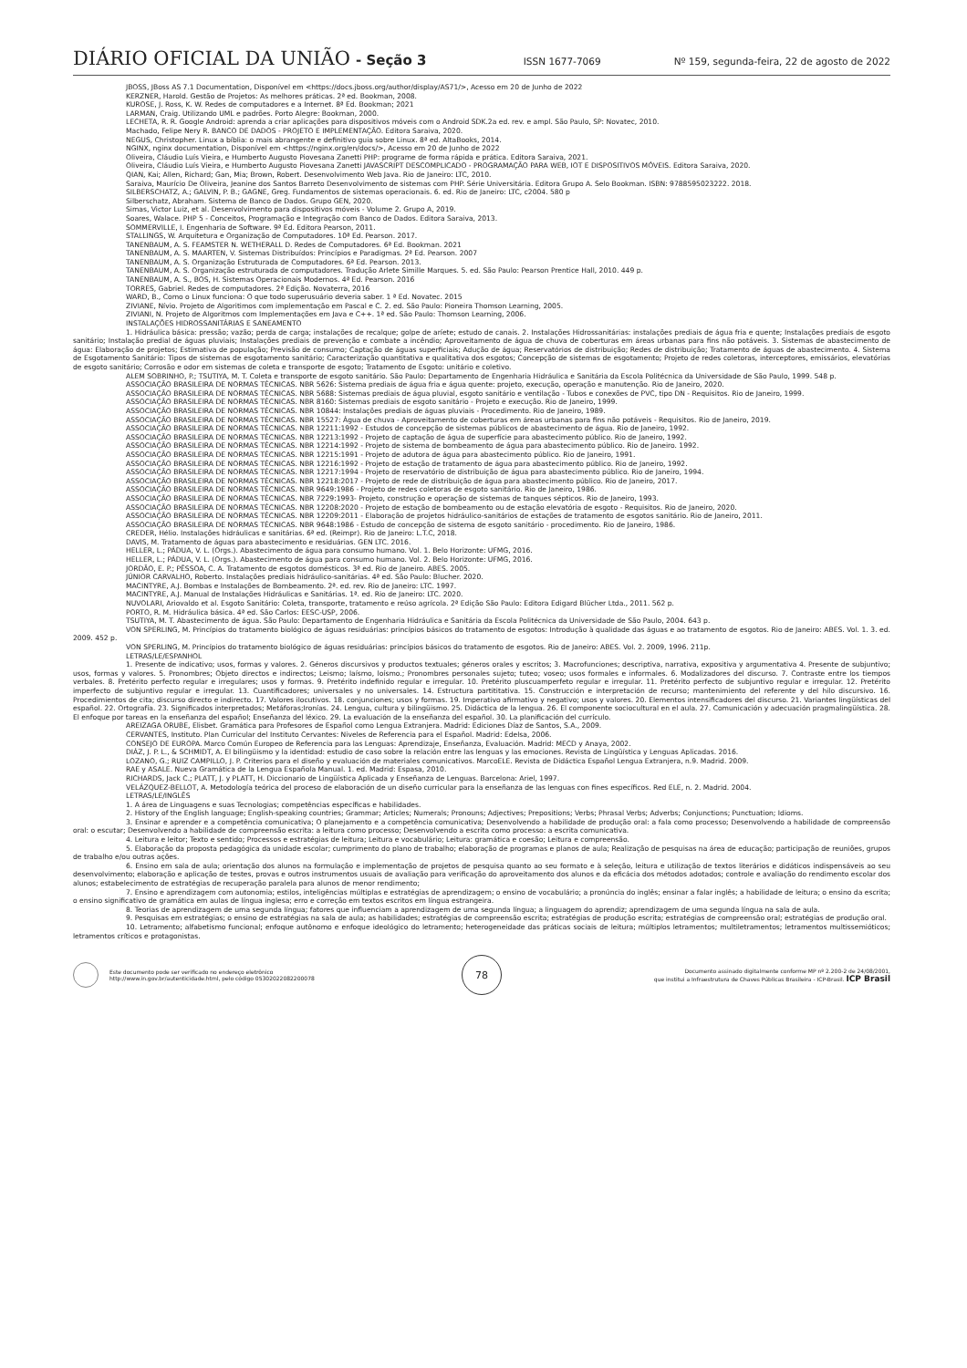DIÁRIO OFICIAL DA UNIÃO - Seção 3 ISSN 1677-7069 Nº 159, segunda-feira, 22 de agosto de 2022
JBOSS, JBoss AS 7.1 Documentation, Disponível em <https://docs.jboss.org/author/display/AS71/>, Acesso em 20 de Junho de 2022
KERZNER, Harold. Gestão de Projetos: As melhores práticas. 2ª ed. Bookman, 2008.
KUROSE, J. Ross, K. W. Redes de computadores e a Internet. 8ª Ed. Bookman; 2021
LARMAN, Craig. Utilizando UML e padrões. Porto Alegre: Bookman, 2000.
LECHETA, R. R. Google Android: aprenda a criar aplicações para dispositivos móveis com o Android SDK.2a ed. rev. e ampl. São Paulo, SP: Novatec, 2010.
Machado, Felipe Nery R. BANCO DE DADOS - PROJETO E IMPLEMENTAÇÃO. Editora Saraiva, 2020.
NEGUS, Christopher. Linux a bíblia: o mais abrangente e definitivo guia sobre Linux. 8ª ed. AltaBooks, 2014.
NGINX, nginx documentation, Disponível em <https://nginx.org/en/docs/>, Acesso em 20 de Junho de 2022
Oliveira, Cláudio Luís Vieira, e Humberto Augusto Piovesana Zanetti PHP: programe de forma rápida e prática. Editora Saraiva, 2021.
Oliveira, Cláudio Luís Vieira, e Humberto Augusto Piovesana Zanetti JAVASCRIPT DESCOMPLICADO - PROGRAMAÇÃO PARA WEB, IOT E DISPOSITIVOS MÓVEIS. Editora Saraiva, 2020.
QIAN, Kai; Allen, Richard; Gan, Mia; Brown, Robert. Desenvolvimento Web Java. Rio de Janeiro: LTC, 2010.
Saraiva, Maurício De Oliveira, Jeanine dos Santos Barreto Desenvolvimento de sistemas com PHP. Série Universitária. Editora Grupo A. Selo Bookman. ISBN: 9788595023222. 2018.
SILBERSCHATZ, A.; GALVIN, P. B.; GAGNE, Greg. Fundamentos de sistemas operacionais. 6. ed. Rio de Janeiro: LTC, c2004. 580 p
Silberschatz, Abraham. Sistema de Banco de Dados. Grupo GEN, 2020.
Simas, Victor Luiz, et al. Desenvolvimento para dispositivos móveis - Volume 2. Grupo A, 2019.
Soares, Walace. PHP 5 - Conceitos, Programação e Integração com Banco de Dados. Editora Saraiva, 2013.
SOMMERVILLE, I. Engenharia de Software. 9ª Ed. Editora Pearson, 2011.
STALLINGS, W. Arquitetura e Organização de Computadores. 10ª Ed. Pearson. 2017.
TANENBAUM, A. S. FEAMSTER N. WETHERALL D. Redes de Computadores. 6ª Ed. Bookman. 2021
TANENBAUM, A. S. MAARTEN, V. Sistemas Distribuídos: Princípios e Paradigmas. 2ª Ed. Pearson. 2007
TANENBAUM, A. S. Organização Estruturada de Computadores. 6ª Ed. Pearson. 2013.
TANENBAUM, A. S. Organização estruturada de computadores. Tradução Arlete Simille Marques. 5. ed. São Paulo: Pearson Prentice Hall, 2010. 449 p.
TANENBAUM, A. S., BOS, H. Sistemas Operacionais Modernos. 4ª Ed. Pearson. 2016
TORRES, Gabriel. Redes de computadores. 2ª Edição. Novaterra, 2016
WARD, B., Como o Linux funciona: O que todo superusuário deveria saber. 1 ª Ed. Novatec. 2015
ZIVIANE, Nívio. Projeto de Algoritimos com implementação em Pascal e C. 2. ed. São Paulo: Pioneira Thomson Learning, 2005.
ZIVIANI, N. Projeto de Algoritmos com Implementações em Java e C++. 1ª ed. São Paulo: Thomson Learning, 2006.
INSTALAÇÕES HIDROSSANITÁRIAS E SANEAMENTO
1. Hidráulica básica: pressão; vazão; perda de carga; instalações de recalque; golpe de aríete; estudo de canais. 2. Instalações Hidrossanitárias: instalações prediais de água fria e quente; Instalações prediais de esgoto sanitário; Instalação predial de águas pluviais; Instalações prediais de prevenção e combate a incêndio; Aproveitamento de água de chuva de coberturas em áreas urbanas para fins não potáveis. 3. Sistemas de abastecimento de água: Elaboração de projetos; Estimativa de população; Previsão de consumo; Captação de águas superficiais; Adução de água; Reservatórios de distribuição; Redes de distribuição; Tratamento de águas de abastecimento. 4. Sistema de Esgotamento Sanitário: Tipos de sistemas de esgotamento sanitário; Caracterização quantitativa e qualitativa dos esgotos; Concepção de sistemas de esgotamento; Projeto de redes coletoras, interceptores, emissários, elevatórias de esgoto sanitário; Corrosão e odor em sistemas de coleta e transporte de esgoto; Tratamento de Esgoto: unitário e coletivo.
ALEM SOBRINHO, P.; TSUTIYA, M. T. Coleta e transporte de esgoto sanitário. São Paulo: Departamento de Engenharia Hidráulica e Sanitária da Escola Politécnica da Universidade de São Paulo, 1999. 548 p.
ASSOCIAÇÃO BRASILEIRA DE NORMAS TÉCNICAS. NBR 5626: Sistema prediais de água fria e água quente: projeto, execução, operação e manutenção. Rio de Janeiro, 2020.
ASSOCIAÇÃO BRASILEIRA DE NORMAS TÉCNICAS. NBR 5688: Sistemas prediais de água pluvial, esgoto sanitário e ventilação - Tubos e conexões de PVC, tipo DN - Requisitos. Rio de Janeiro, 1999.
ASSOCIAÇÃO BRASILEIRA DE NORMAS TÉCNICAS. NBR 8160: Sistemas prediais de esgoto sanitário - Projeto e execução. Rio de Janeiro, 1999.
ASSOCIAÇÃO BRASILEIRA DE NORMAS TÉCNICAS. NBR 10844: Instalações prediais de águas pluviais - Procedimento. Rio de Janeiro, 1989.
ASSOCIAÇÃO BRASILEIRA DE NORMAS TÉCNICAS. NBR 15527: Água de chuva - Aproveitamento de coberturas em áreas urbanas para fins não potáveis - Requisitos. Rio de Janeiro, 2019.
ASSOCIAÇÃO BRASILEIRA DE NORMAS TÉCNICAS. NBR 12211:1992 - Estudos de concepção de sistemas públicos de abastecimento de água. Rio de Janeiro, 1992.
ASSOCIAÇÃO BRASILEIRA DE NORMAS TÉCNICAS. NBR 12213:1992 - Projeto de captação de água de superfície para abastecimento público. Rio de Janeiro, 1992.
ASSOCIAÇÃO BRASILEIRA DE NORMAS TÉCNICAS. NBR 12214:1992 - Projeto de sistema de bombeamento de água para abastecimento público. Rio de Janeiro. 1992.
ASSOCIAÇÃO BRASILEIRA DE NORMAS TÉCNICAS. NBR 12215:1991 - Projeto de adutora de água para abastecimento público. Rio de Janeiro, 1991.
ASSOCIAÇÃO BRASILEIRA DE NORMAS TÉCNICAS. NBR 12216:1992 - Projeto de estação de tratamento de água para abastecimento público. Rio de Janeiro, 1992.
ASSOCIAÇÃO BRASILEIRA DE NORMAS TÉCNICAS. NBR 12217:1994 - Projeto de reservatório de distribuição de água para abastecimento público. Rio de Janeiro, 1994.
ASSOCIAÇÃO BRASILEIRA DE NORMAS TÉCNICAS. NBR 12218:2017 - Projeto de rede de distribuição de água para abastecimento público. Rio de Janeiro, 2017.
ASSOCIAÇÃO BRASILEIRA DE NORMAS TÉCNICAS. NBR 9649:1986 - Projeto de redes coletoras de esgoto sanitário. Rio de Janeiro, 1986.
ASSOCIAÇÃO BRASILEIRA DE NORMAS TÉCNICAS. NBR 7229:1993- Projeto, construção e operação de sistemas de tanques sépticos. Rio de Janeiro, 1993.
ASSOCIAÇÃO BRASILEIRA DE NORMAS TÉCNICAS. NBR 12208:2020 - Projeto de estação de bombeamento ou de estação elevatória de esgoto - Requisitos. Rio de Janeiro, 2020.
ASSOCIAÇÃO BRASILEIRA DE NORMAS TÉCNICAS. NBR 12209:2011 - Elaboração de projetos hidráulico-sanitários de estações de tratamento de esgotos sanitário. Rio de Janeiro, 2011.
ASSOCIAÇÃO BRASILEIRA DE NORMAS TÉCNICAS. NBR 9648:1986 - Estudo de concepção de sistema de esgoto sanitário - procedimento. Rio de Janeiro, 1986.
CREDER, Hélio. Instalações hidráulicas e sanitárias. 6ª ed. (Reimpr). Rio de Janeiro: L.T.C, 2018.
DAVIS, M. Tratamento de águas para abastecimento e residuárias. GEN LTC. 2016.
HELLER, L.; PÁDUA, V. L. (Orgs.). Abastecimento de água para consumo humano. Vol. 1. Belo Horizonte: UFMG, 2016.
HELLER, L.; PÁDUA, V. L. (Orgs.). Abastecimento de água para consumo humano. Vol. 2. Belo Horizonte: UFMG, 2016.
JORDÃO, E. P.; PÊSSOA, C. A. Tratamento de esgotos domésticos. 3ª ed. Rio de Janeiro. ABES. 2005.
JÚNIOR CARVALHO, Roberto. Instalações prediais hidráulico-sanitárias. 4ª ed. São Paulo: Blucher. 2020.
MACINTYRE, A.J. Bombas e Instalações de Bombeamento. 2ª. ed. rev. Rio de Janeiro: LTC. 1997.
MACINTYRE, A.J. Manual de Instalações Hidráulicas e Sanitárias. 1ª. ed. Rio de Janeiro: LTC. 2020.
NUVOLARI, Ariovaldo et al. Esgoto Sanitário: Coleta, transporte, tratamento e reúso agrícola. 2ª Edição São Paulo: Editora Edigard Blücher Ltda., 2011. 562 p.
PORTO, R. M. Hidráulica básica. 4ª ed. São Carlos: EESC-USP, 2006.
TSUTIYA, M. T. Abastecimento de água. São Paulo: Departamento de Engenharia Hidráulica e Sanitária da Escola Politécnica da Universidade de São Paulo, 2004. 643 p.
VON SPERLING, M. Princípios do tratamento biológico de águas residuárias: princípios básicos do tratamento de esgotos: Introdução à qualidade das águas e ao tratamento de esgotos. Rio de Janeiro: ABES. Vol. 1. 3. ed. 2009. 452 p.
VON SPERLING, M. Princípios do tratamento biológico de águas residuárias: princípios básicos do tratamento de esgotos. Rio de Janeiro: ABES. Vol. 2. 2009, 1996. 211p.
LETRAS/LE/ESPANHOL
1. Presente de indicativo; usos, formas y valores. 2. Géneros discursivos y productos textuales; géneros orales y escritos; 3. Macrofunciones; descriptiva, narrativa, expositiva y argumentativa 4. Presente de subjuntivo; usos, formas y valores. 5. Pronombres; Objeto directos e indirectos; Leismo; laísmo, loísmo.; Pronombres personales sujeto; tuteo; voseo; usos formales e informales. 6. Modalizadores del discurso. 7. Contraste entre los tiempos verbales. 8. Pretérito perfecto regular e irregulares; usos y formas. 9. Pretérito indefinido regular e irregular. 10. Pretérito pluscuamperfeto regular e irregular. 11. Pretérito perfecto de subjuntivo regular e irregular. 12. Pretérito imperfecto de subjuntivo regular e irregular. 13. Cuantificadores; universales y no universales. 14. Estructura partititativa. 15. Construcción e interpretación de recurso; mantenimiento del referente y del hilo discursivo. 16. Procedimientos de cita; discurso directo e indirecto. 17. Valores ilocutivos. 18. conjunciones; usos y formas. 19. Imperativo afirmativo y negativo; usos y valores. 20. Elementos intensificadores del discurso. 21. Variantes lingüísticas del español. 22. Ortografía. 23. Significados interpretados; Metáforas;Ironías. 24. Lengua, cultura y bilingüismo. 25. Didáctica de la lengua. 26. El componente sociocultural en el aula. 27. Comunicación y adecuación pragmalingüística. 28. El enfoque por tareas en la enseñanza del español; Enseñanza del léxico. 29. La evaluación de la enseñanza del español. 30. La planificación del currículo.
AREIZAGA ORUBE, Elisbet. Gramática para Profesores de Español como Lengua Extranjera. Madrid: Ediciones Díaz de Santos, S.A., 2009.
CERVANTES, Instituto. Plan Curricular del Instituto Cervantes: Niveles de Referencia para el Español. Madrid: Edelsa, 2006.
CONSEJO DE EUROPA. Marco Común Europeo de Referencia para las Lenguas: Aprendizaje, Enseñanza, Evaluación. Madrid: MECD y Anaya, 2002.
DIÁZ, J. P. L., & SCHMIDT, A. El bilingüismo y la identidad: estudio de caso sobre la relación entre las lenguas y las emociones. Revista de Lingüística y Lenguas Aplicadas. 2016.
LOZANO, G.; RUIZ CAMPILLO, J. P. Criterios para el diseño y evaluación de materiales comunicativos. MarcoELE. Revista de Didáctica Español Lengua Extranjera, n.9. Madrid. 2009.
RAE y ASALE. Nueva Gramática de la Lengua Española Manual. 1. ed. Madrid: Espasa, 2010.
RICHARDS, Jack C.; PLATT, J. y PLATT, H. Diccionario de Lingüística Aplicada y Enseñanza de Lenguas. Barcelona: Ariel, 1997.
VELÁZQUEZ-BELLOT, A. Metodología teórica del proceso de elaboración de un diseño curricular para la enseñanza de las lenguas con fines específicos. Red ELE, n. 2. Madrid. 2004.
LETRAS/LE/INGLÊS
1. A área de Linguagens e suas Tecnologias; competências específicas e habilidades.
2. History of the English language; English-speaking countries; Grammar; Articles; Numerals; Pronouns; Adjectives; Prepositions; Verbs; Phrasal Verbs; Adverbs; Conjunctions; Punctuation; Idioms.
3. Ensinar e aprender e a competência comunicativa; O planejamento e a competência comunicativa; Desenvolvendo a habilidade de produção oral: a fala como processo; Desenvolvendo a habilidade de compreensão oral: o escutar; Desenvolvendo a habilidade de compreensão escrita: a leitura como processo; Desenvolvendo a escrita como processo: a escrita comunicativa.
4. Leitura e leitor; Texto e sentido; Processos e estratégias de leitura; Leitura e vocabulário; Leitura: gramática e coesão; Leitura e compreensão.
5. Elaboração da proposta pedagógica da unidade escolar; cumprimento do plano de trabalho; elaboração de programas e planos de aula; Realização de pesquisas na área de educação; participação de reuniões, grupos de trabalho e/ou outras ações.
6. Ensino em sala de aula; orientação dos alunos na formulação e implementação de projetos de pesquisa quanto ao seu formato e à seleção, leitura e utilização de textos literários e didáticos indispensáveis ao seu desenvolvimento; elaboração e aplicação de testes, provas e outros instrumentos usuais de avaliação para verificação do aproveitamento dos alunos e da eficácia dos métodos adotados; controle e avaliação do rendimento escolar dos alunos; estabelecimento de estratégias de recuperação paralela para alunos de menor rendimento;
7. Ensino e aprendizagem com autonomia; estilos, inteligências múltiplas e estratégias de aprendizagem; o ensino de vocabulário; a pronúncia do inglês; ensinar a falar inglês; a habilidade de leitura; o ensino da escrita; o ensino significativo de gramática em aulas de língua inglesa; erro e correção em textos escritos em língua estrangeira.
8. Teorias de aprendizagem de uma segunda língua; fatores que influenciam a aprendizagem de uma segunda língua; a linguagem do aprendiz; aprendizagem de uma segunda língua na sala de aula.
9. Pesquisas em estratégias; o ensino de estratégias na sala de aula; as habilidades; estratégias de compreensão escrita; estratégias de produção escrita; estratégias de compreensão oral; estratégias de produção oral.
10. Letramento; alfabetismo funcional; enfoque autônomo e enfoque ideológico do letramento; heterogeneidade das práticas sociais de leitura; múltiplos letramentos; multiletramentos; letramentos multissemióticos; letramentos críticos e protagonistas.
Este documento pode ser verificado no endereço eletrônico
http://www.in.gov.br/autenticidade.html, pelo código 05302022082200078
78
Documento assinado digitalmente conforme MP nº 2.200-2 de 24/08/2001,
que institui a Infraestrutura de Chaves Públicas Brasileira - ICP-Brasil. ICP Brasil